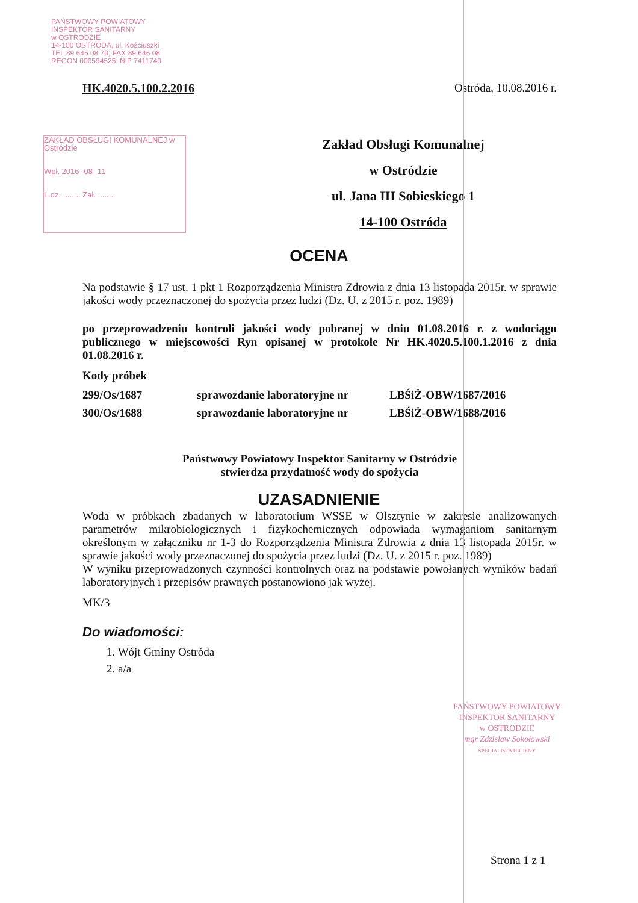PAŃSTWOWY POWIATOWY
INSPEKTOR SANITARNY
w OSTRODZIE
14-100 OSTRÓDA, ul. Kościuszki
TEL 89 646 08 70; FAX 89 646 08
REGON 000594525; NIP 7411740
ZAKŁAD OBSŁUGI KOMUNALNEJ w Ostródzie
Wpł. 2016 -08- 11
L.dz. ........ Zał. ........
HK.4020.5.100.2.2016 Ostróda, 10.08.2016 r.
Zakład Obsługi Komunalnej
w Ostródzie
ul. Jana III Sobieskiego 1
14-100 Ostróda
OCENA
Na podstawie § 17 ust. 1 pkt 1 Rozporządzenia Ministra Zdrowia z dnia 13 listopada 2015r. w sprawie jakości wody przeznaczonej do spożycia przez ludzi (Dz. U. z 2015 r. poz. 1989)
po przeprowadzeniu kontroli jakości wody pobranej w dniu 01.08.2016 r. z wodociągu publicznego w miejscowości Ryn opisanej w protokole Nr HK.4020.5.100.1.2016 z dnia 01.08.2016 r.
Kody próbek
| 299/Os/1687 | sprawozdanie laboratoryjne nr | LBŚiŻ-OBW/1687/2016 |
| 300/Os/1688 | sprawozdanie laboratoryjne nr | LBŚiŻ-OBW/1688/2016 |
Państwowy Powiatowy Inspektor Sanitarny w Ostródzie
stwierdza przydatność wody do spożycia
UZASADNIENIE
Woda w próbkach zbadanych w laboratorium WSSE w Olsztynie w zakresie analizowanych parametrów mikrobiologicznych i fizykochemicznych odpowiada wymaganiom sanitarnym określonym w załączniku nr 1-3 do Rozporządzenia Ministra Zdrowia z dnia 13 listopada 2015r. w sprawie jakości wody przeznaczonej do spożycia przez ludzi (Dz. U. z 2015 r. poz. 1989)
W wyniku przeprowadzonych czynności kontrolnych oraz na podstawie powołanych wyników badań laboratoryjnych i przepisów prawnych postanowiono jak wyżej.
MK/3
Do wiadomości:
1. Wójt Gminy Ostróda
2. a/a
PAŃSTWOWY POWIATOWY
INSPEKTOR SANITARNY
w OSTRODZIE
mgr Zdzisław Sokołowski
SPECJALISTA HIGIENY
Strona 1 z 1